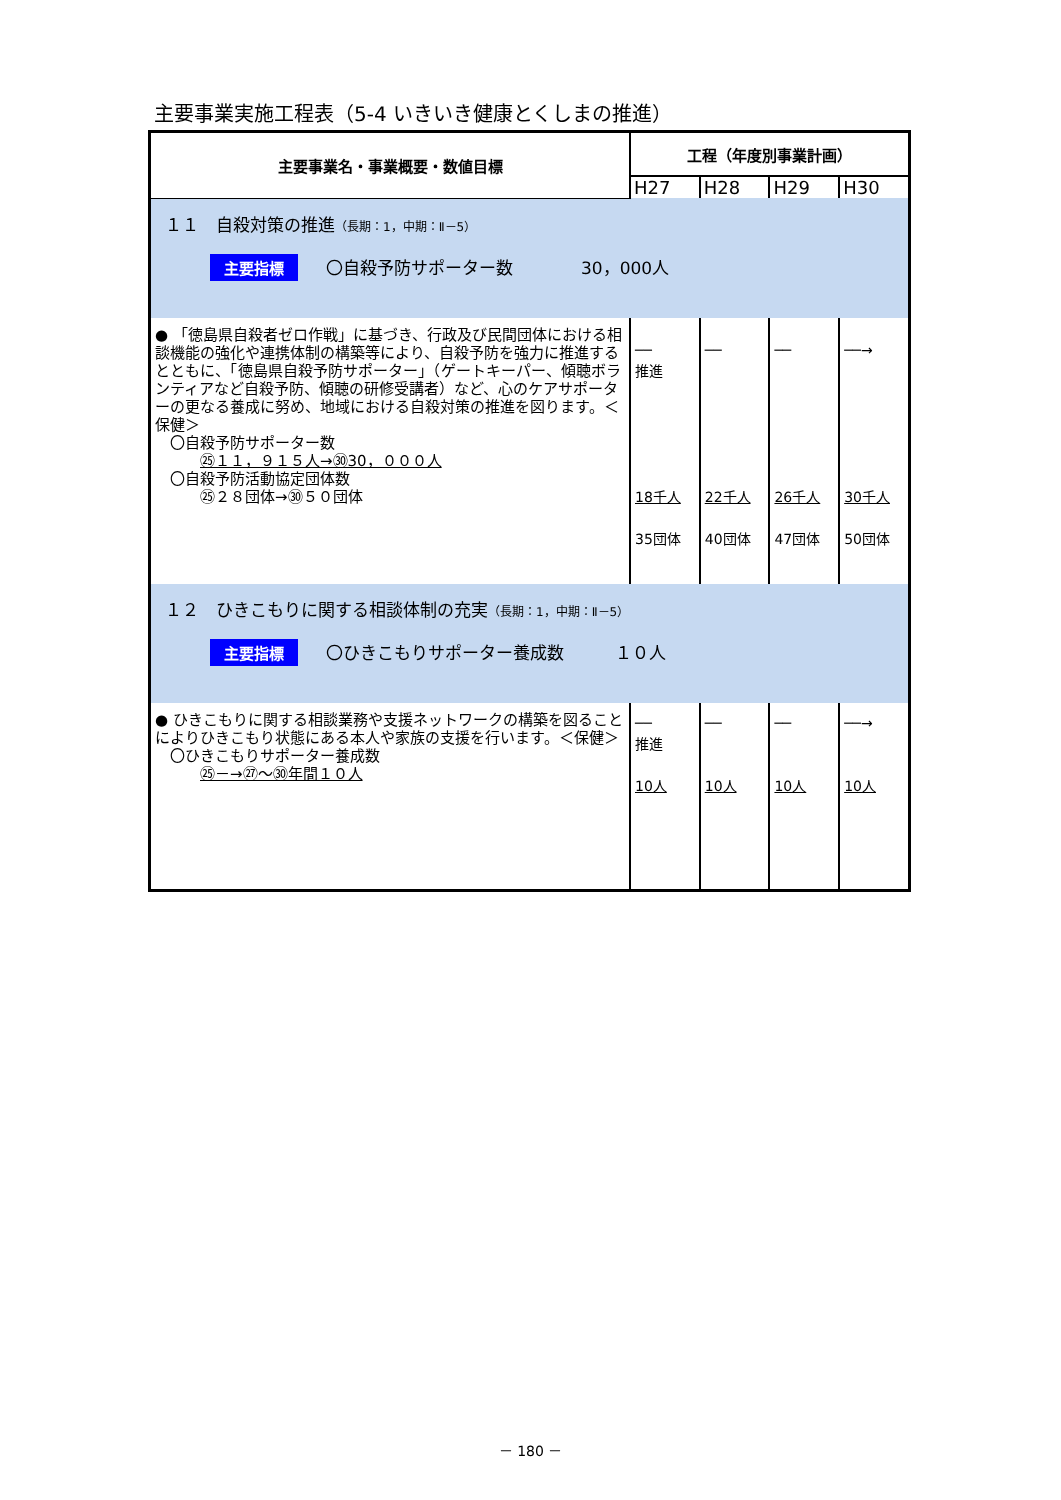主要事業実施工程表（5-4 いきいき健康とくしまの推進）
| 主要事業名・事業概要・数値目標 | 工程（年度別事業計画） | | | |
| --- | --- | --- | --- | --- |
| | H27 | H28 | H29 | H30 |
| １１ 自殺対策の推進 （長期：1，中期：Ⅱ－5） 主要指標 〇自殺予防サポーター数 30，000人 | | | | |
| ● 「徳島県自殺者ゼロ作戦」に基づき、行政及び民間団体における相談機能の強化や連携体制の構築等により、自殺予防を強力に推進するとともに、「徳島県自殺予防サポーター」（ゲートキーパー、傾聴ボランティアなど自殺予防、傾聴の研修受講者）など、心のケアサポーターの更なる養成に努め、地域における自殺対策の推進を図ります。＜保健＞ 〇自殺予防サポーター数 ㉕１１，９１５人→㉚30，０００人 〇自殺予防活動協定団体数 ㉕２８団体→㉚５０団体 | ── 推進 18千人 35団体 | ── 22千人 40団体 | ── 26千人 47団体 | ──→ 30千人 50団体 |
| １２ ひきこもりに関する相談体制の充実 （長期：1，中期：Ⅱ－5） 主要指標 〇ひきこもりサポーター養成数 １０人 | | | | |
| ● ひきこもりに関する相談業務や支援ネットワークの構築を図ることによりひきこもり状態にある本人や家族の支援を行います。＜保健＞ 〇ひきこもりサポーター養成数 ㉕－→㉗～㉚年間１０人 | ── 推進 10人 | ── 10人 | ── 10人 | ──→ 10人 |
－ 180 －